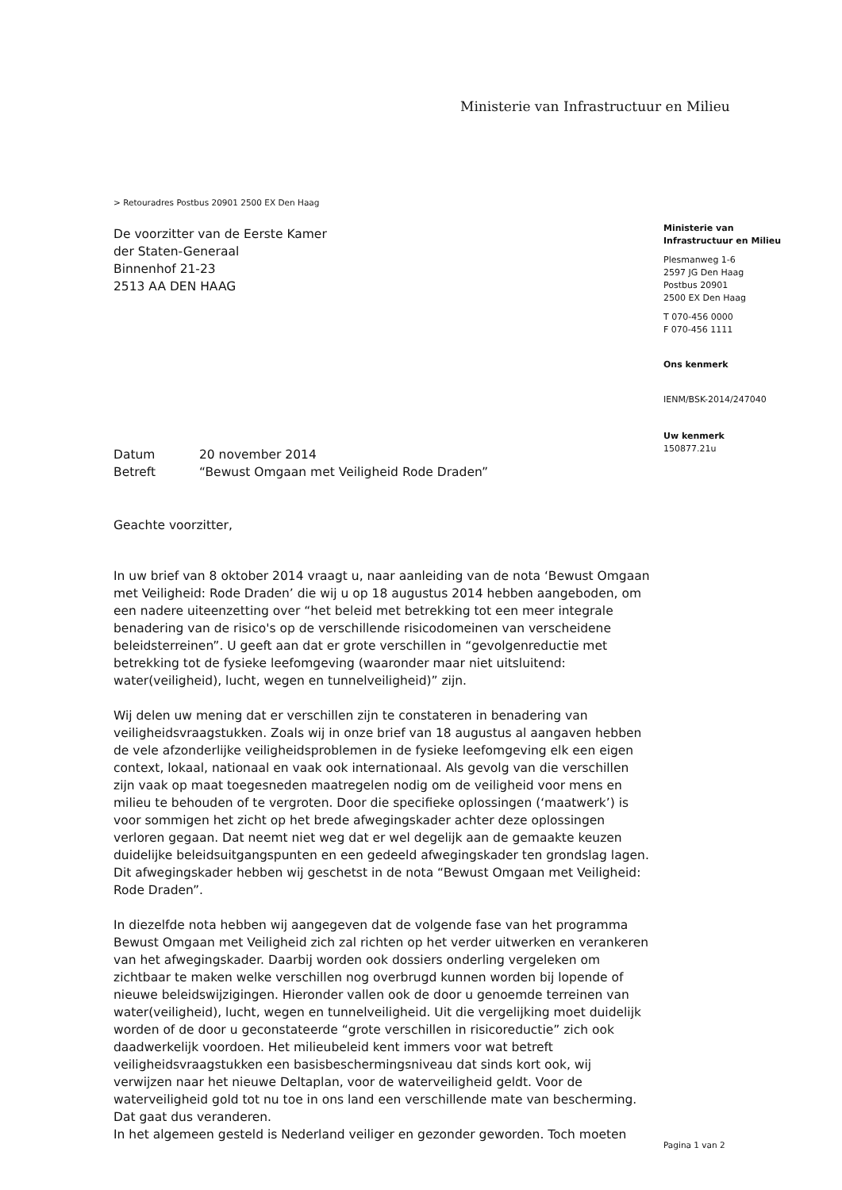Ministerie van Infrastructuur en Milieu
> Retouradres Postbus 20901 2500 EX Den Haag
De voorzitter van de Eerste Kamer
der Staten-Generaal
Binnenhof 21-23
2513 AA DEN HAAG
Datum 20 november 2014
Betreft “Bewust Omgaan met Veiligheid Rode Draden”
Geachte voorzitter,
In uw brief van 8 oktober 2014 vraagt u, naar aanleiding van de nota ‘Bewust Omgaan met Veiligheid: Rode Draden’ die wij u op 18 augustus 2014 hebben aangeboden, om een nadere uiteenzetting over “het beleid met betrekking tot een meer integrale benadering van de risico's op de verschillende risicodomeinen van verscheidene beleidsterreinen”. U geeft aan dat er grote verschillen in “gevolgenreductie met betrekking tot de fysieke leefomgeving (waaronder maar niet uitsluitend: water(veiligheid), lucht, wegen en tunnelveiligheid)” zijn.
Wij delen uw mening dat er verschillen zijn te constateren in benadering van veiligheidsvraagstukken. Zoals wij in onze brief van 18 augustus al aangaven hebben de vele afzonderlijke veiligheidsproblemen in de fysieke leefomgeving elk een eigen context, lokaal, nationaal en vaak ook internationaal. Als gevolg van die verschillen zijn vaak op maat toegesneden maatregelen nodig om de veiligheid voor mens en milieu te behouden of te vergroten. Door die specifieke oplossingen (‘maatwerk’) is voor sommigen het zicht op het brede afwegingskader achter deze oplossingen verloren gegaan. Dat neemt niet weg dat er wel degelijk aan de gemaakte keuzen duidelijke beleidsuitgangspunten en een gedeeld afwegingskader ten grondslag lagen. Dit afwegingskader hebben wij geschetst in de nota “Bewust Omgaan met Veiligheid: Rode Draden”.
In diezelfde nota hebben wij aangegeven dat de volgende fase van het programma Bewust Omgaan met Veiligheid zich zal richten op het verder uitwerken en verankeren van het afwegingskader. Daarbij worden ook dossiers onderling vergeleken om zichtbaar te maken welke verschillen nog overbrugd kunnen worden bij lopende of nieuwe beleidswijzigingen. Hieronder vallen ook de door u genoemde terreinen van water(veiligheid), lucht, wegen en tunnelveiligheid. Uit die vergelijking moet duidelijk worden of de door u geconstateerde “grote verschillen in risicoreductie” zich ook daadwerkelijk voordoen. Het milieubeleid kent immers voor wat betreft veiligheidsvraagstukken een basisbeschermingsniveau dat sinds kort ook, wij verwijzen naar het nieuwe Deltaplan, voor de waterveiligheid geldt. Voor de waterveiligheid gold tot nu toe in ons land een verschillende mate van bescherming. Dat gaat dus veranderen.
In het algemeen gesteld is Nederland veiliger en gezonder geworden. Toch moeten
Ministerie van
Infrastructuur en Milieu
Plesmanweg 1-6
2597 JG Den Haag
Postbus 20901
2500 EX Den Haag
T 070-456 0000
F 070-456 1111
Ons kenmerk
IENM/BSK-2014/247040
Uw kenmerk
150877.21u
Pagina 1 van 2